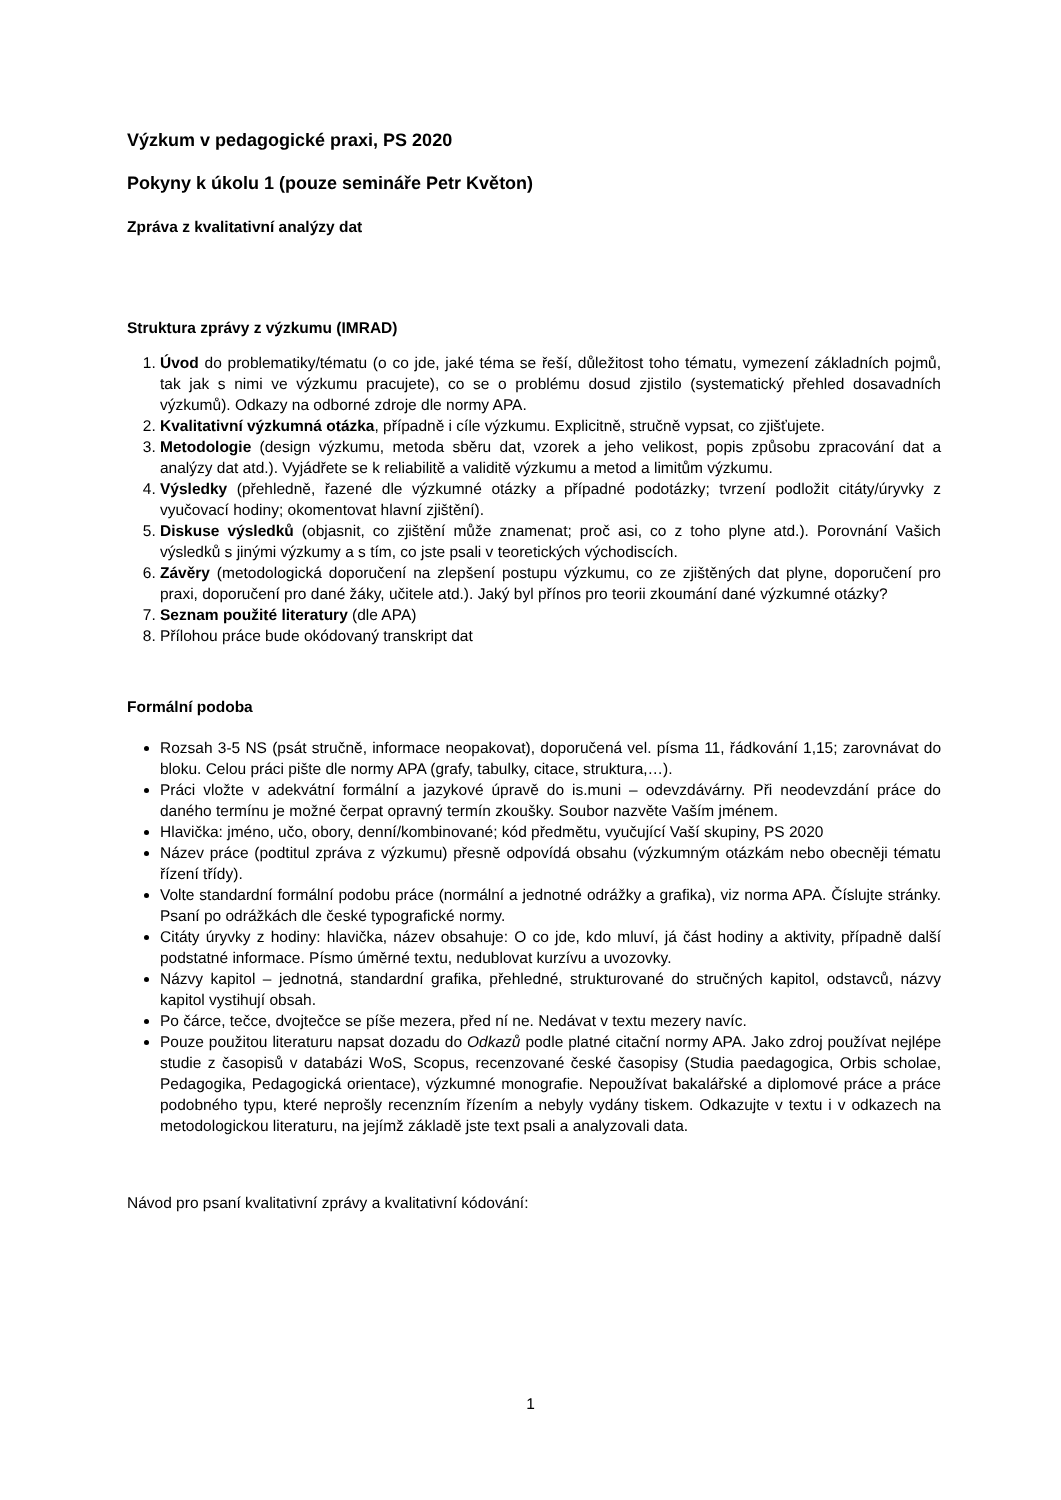Výzkum v pedagogické praxi, PS 2020
Pokyny k úkolu 1 (pouze semináře Petr Květon)
Zpráva z kvalitativní analýzy dat
Struktura zprávy z výzkumu (IMRAD)
1. Úvod do problematiky/tématu (o co jde, jaké téma se řeší, důležitost toho tématu, vymezení základních pojmů, tak jak s nimi ve výzkumu pracujete), co se o problému dosud zjistilo (systematický přehled dosavadních výzkumů). Odkazy na odborné zdroje dle normy APA.
2. Kvalitativní výzkumná otázka, případně i cíle výzkumu. Explicitně, stručně vypsat, co zjišťujete.
3. Metodologie (design výzkumu, metoda sběru dat, vzorek a jeho velikost, popis způsobu zpracování dat a analýzy dat atd.). Vyjádřete se k reliabilitě a validitě výzkumu a metod a limitům výzkumu.
4. Výsledky (přehledně, řazené dle výzkumné otázky a případné podotázky; tvrzení podložit citáty/úryvky z vyučovací hodiny; okomentovat hlavní zjištění).
5. Diskuse výsledků (objasnit, co zjištění může znamenat; proč asi, co z toho plyne atd.). Porovnání Vašich výsledků s jinými výzkumy a s tím, co jste psali v teoretických východiscích.
6. Závěry (metodologická doporučení na zlepšení postupu výzkumu, co ze zjištěných dat plyne, doporučení pro praxi, doporučení pro dané žáky, učitele atd.). Jaký byl přínos pro teorii zkoumání dané výzkumné otázky?
7. Seznam použité literatury (dle APA)
8. Přílohou práce bude okódovaný transkript dat
Formální podoba
Rozsah 3-5 NS (psát stručně, informace neopakovat), doporučená vel. písma 11, řádkování 1,15; zarovnávat do bloku. Celou práci pište dle normy APA (grafy, tabulky, citace, struktura,…).
Práci vložte v adekvátní formální a jazykové úpravě do is.muni – odevzdávárny. Při neodevzdání práce do daného termínu je možné čerpat opravný termín zkoušky. Soubor nazvěte Vaším jménem.
Hlavička: jméno, učo, obory, denní/kombinované; kód předmětu, vyučující Vaší skupiny, PS 2020
Název práce (podtitul zpráva z výzkumu) přesně odpovídá obsahu (výzkumným otázkám nebo obecněji tématu řízení třídy).
Volte standardní formální podobu práce (normální a jednotné odrážky a grafika), viz norma APA. Číslujte stránky. Psaní po odrážkách dle české typografické normy.
Citáty úryvky z hodiny: hlavička, název obsahuje: O co jde, kdo mluví, já část hodiny a aktivity, případně další podstatné informace. Písmo úměrné textu, nedublovat kurzívu a uvozovky.
Názvy kapitol – jednotná, standardní grafika, přehledné, strukturované do stručných kapitol, odstavců, názvy kapitol vystihují obsah.
Po čárce, tečce, dvojtečce se píše mezera, před ní ne. Nedávat v textu mezery navíc.
Pouze použitou literaturu napsat dozadu do Odkazů podle platné citační normy APA. Jako zdroj používat nejlépe studie z časopisů v databázi WoS, Scopus, recenzované české časopisy (Studia paedagogica, Orbis scholae, Pedagogika, Pedagogická orientace), výzkumné monografie. Nepoužívat bakalářské a diplomové práce a práce podobného typu, které neprošly recenzním řízením a nebyly vydány tiskem. Odkazujte v textu i v odkazech na metodologickou literaturu, na jejímž základě jste text psali a analyzovali data.
Návod pro psaní kvalitativní zprávy a kvalitativní kódování:
1